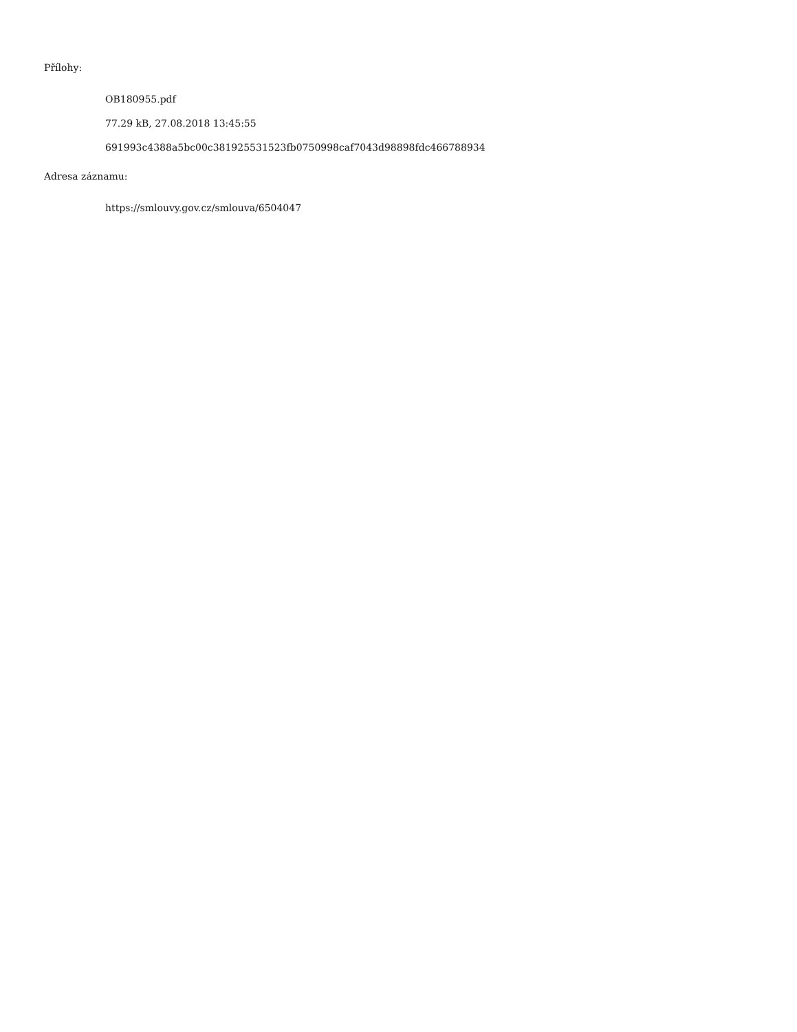Přílohy:
OB180955.pdf
77.29 kB, 27.08.2018 13:45:55
691993c4388a5bc00c381925531523fb0750998caf7043d98898fdc466788934
Adresa záznamu:
https://smlouvy.gov.cz/smlouva/6504047